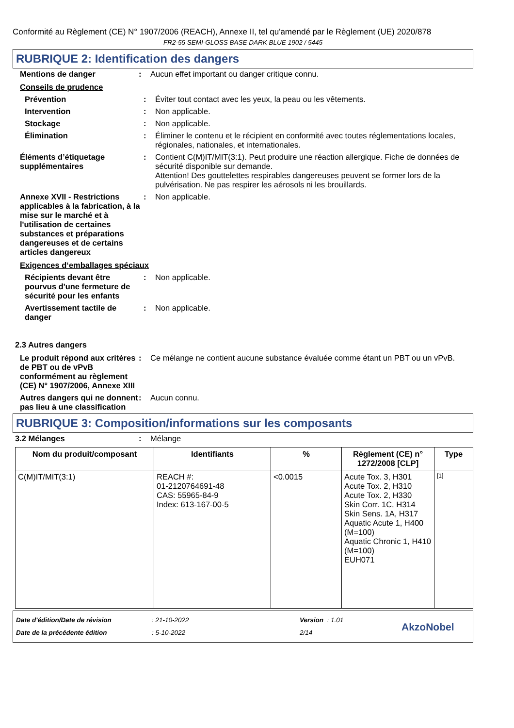Conformité au Règlement (CE) N° 1907/2006 (REACH), Annexe II, tel qu'amendé par le Règlement (UE) 2020/878
FR2-55 SEMI-GLOSS BASE DARK BLUE 1902 / 5445
RUBRIQUE 2: Identification des dangers
| Mentions de danger | : | Aucun effet important ou danger critique connu. |
Conseils de prudence
| Prévention | : | Éviter tout contact avec les yeux, la peau ou les vêtements. |
| Intervention | : | Non applicable. |
| Stockage | : | Non applicable. |
| Élimination | : | Éliminer le contenu et le récipient en conformité avec toutes réglementations locales, régionales, nationales, et internationales. |
| Éléments d’étiquetage supplémentaires | : | Contient C(M)IT/MIT(3:1). Peut produire une réaction allergique. Fiche de données de sécurité disponible sur demande. Attention! Des gouttelettes respirables dangereuses peuvent se former lors de la pulvérisation. Ne pas respirer les aérosols ni les brouillards. |
| Annexe XVII - Restrictions applicables à la fabrication, à la mise sur le marché et à l'utilisation de certaines substances et préparations dangereuses et de certains articles dangereux | : | Non applicable. |
Exigences d‘emballages spéciaux
| Récipients devant être pourvus d'une fermeture de sécurité pour les enfants | : | Non applicable. |
| Avertissement tactile de danger | : | Non applicable. |
2.3 Autres dangers
| Le produit répond aux critères de PBT ou de vPvB conformément au règlement (CE) N° 1907/2006, Annexe XIII | : | Ce mélange ne contient aucune substance évaluée comme étant un PBT ou un vPvB. |
| Autres dangers qui ne donnent pas lieu à une classification | : | Aucun connu. |
RUBRIQUE 3: Composition/informations sur les composants
| 3.2 Mélanges | : | Mélange |
| Nom du produit/composant | Identifiants | % | Règlement (CE) n° 1272/2008 [CLP] | Type |
| --- | --- | --- | --- | --- |
| C(M)IT/MIT(3:1) | REACH #: 01-2120764691-48 CAS: 55965-84-9 Index: 613-167-00-5 | <0.0015 | Acute Tox. 3, H301 Acute Tox. 2, H310 Acute Tox. 2, H330 Skin Corr. 1C, H314 Skin Sens. 1A, H317 Aquatic Acute 1, H400 (M=100) Aquatic Chronic 1, H410 (M=100) EUH071 | [1] |
Date d'édition/Date de révision
Date de la précédente édition
: 21-10-2022
: 5-10-2022
Version : 1.01
2/14
AkzoNobel